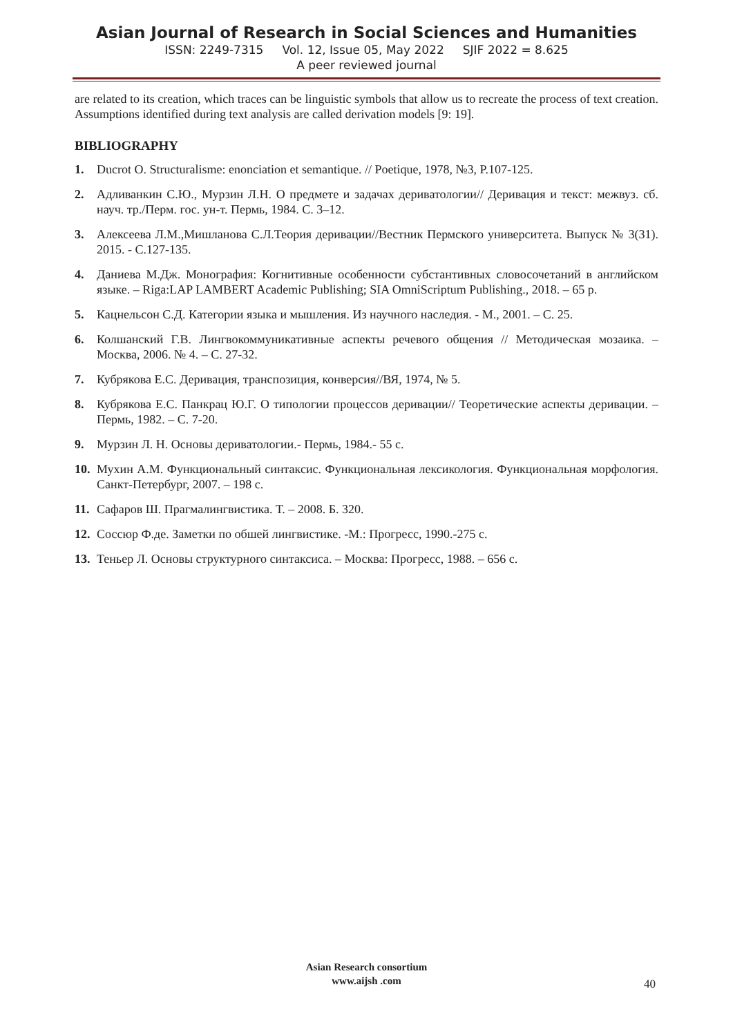Asian Journal of Research in Social Sciences and Humanities
ISSN: 2249-7315 Vol. 12, Issue 05, May 2022 SJIF 2022 = 8.625
A peer reviewed journal
are related to its creation, which traces can be linguistic symbols that allow us to recreate the process of text creation. Assumptions identified during text analysis are called derivation models [9: 19].
BIBLIOGRAPHY
1. Ducrot O. Structuralisme: enonciation et semantique. // Poetique, 1978, №3, P.107-125.
2. Адливанкин С.Ю., Мурзин Л.Н. О предмете и задачах дериватологии// Деривация и текст: межвуз. сб. науч. тр./Перм. гос. ун-т. Пермь, 1984. С. 3–12.
3. Алексеева Л.М.,Мишланова С.Л.Теория деривации//Вестник Пермского университета. Выпуск № 3(31). 2015. - С.127-135.
4. Даниева М.Дж. Монография: Когнитивные особенности субстантивных словосочетаний в английском языке. – Riga:LAP LAMBERT Academic Publishing; SIA OmniScriptum Publishing., 2018. – 65 p.
5. Кацнельсон С.Д. Категории языка и мышления. Из научного наследия. - М., 2001. – С. 25.
6. Колшанский Г.В. Лингвокоммуникативные аспекты речевого общения // Методическая мозаика. – Москва, 2006. № 4. – С. 27-32.
7. Кубрякова Е.С. Деривация, транспозиция, конверсия//ВЯ, 1974, № 5.
8. Кубрякова Е.С. Панкрац Ю.Г. О типологии процессов деривации// Теоретические аспекты деривации. – Пермь, 1982. – С. 7-20.
9. Мурзин Л. Н. Основы дериватологии.- Пермь, 1984.- 55 с.
10. Мухин А.М. Функциональный синтаксис. Функциональная лексикология. Функциональная морфология. Санкт-Петербург, 2007. – 198 с.
11. Сафаров Ш. Прагмалингвистика. Т. – 2008. Б. 320.
12. Соссюр Ф.де. Заметки по обшей лингвистике. -М.: Прогресс, 1990.-275 с.
13. Теньер Л. Основы структурного синтаксиса. – Москва: Прогресс, 1988. – 656 с.
Asian Research consortium
www.aijsh .com
40